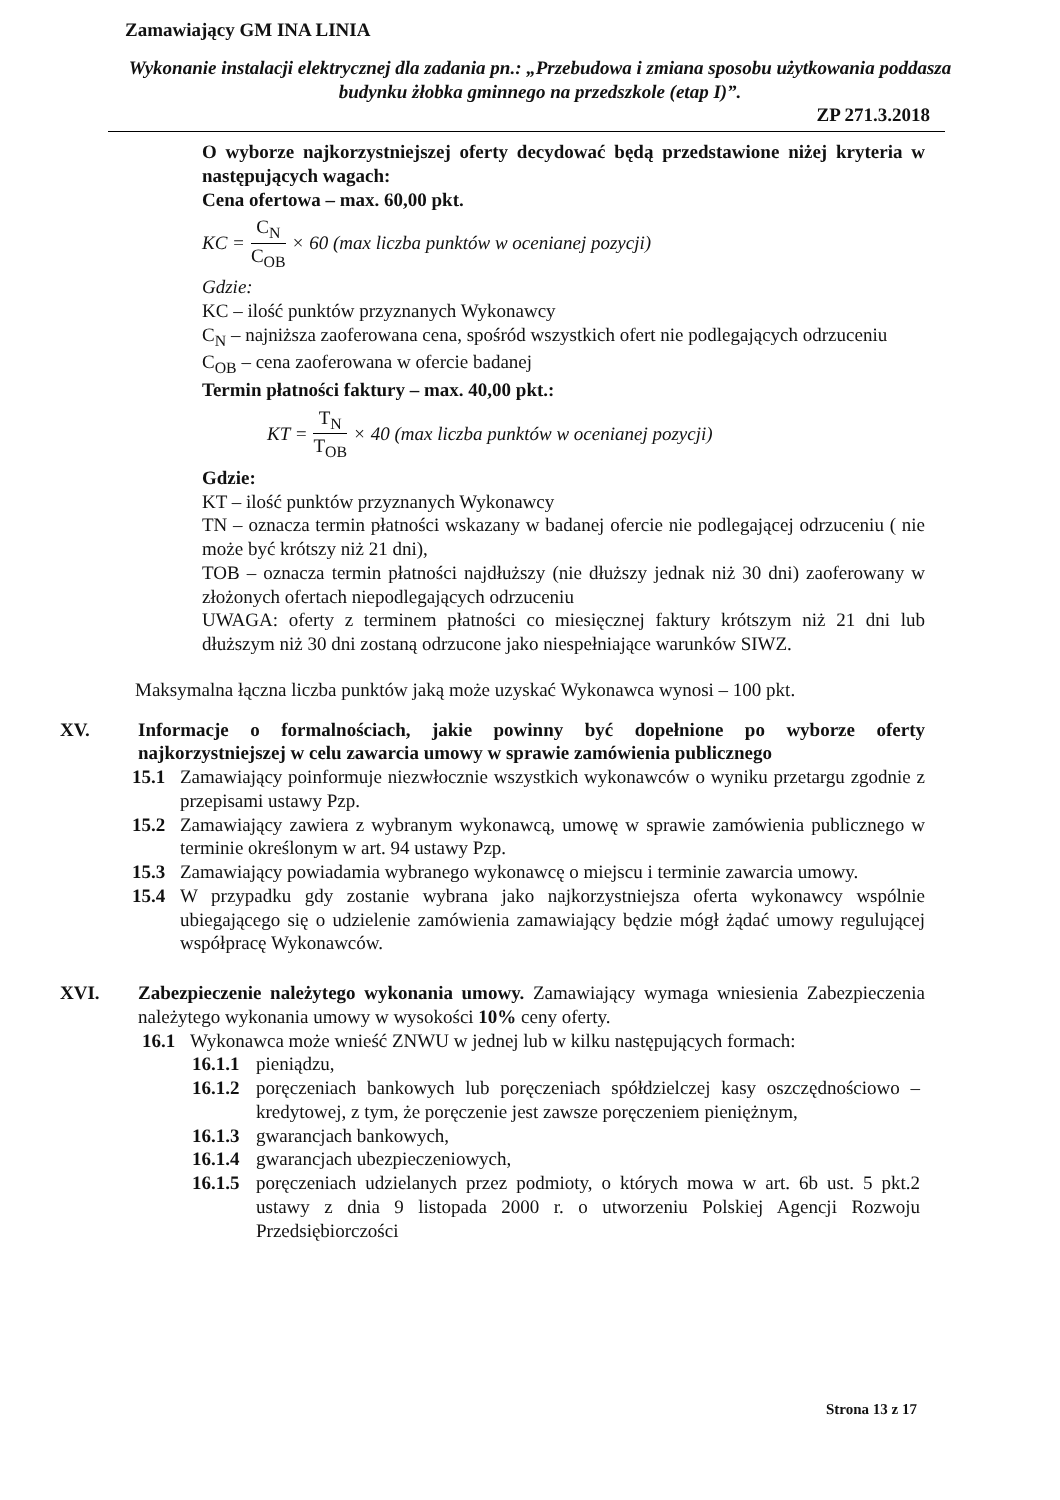Zamawiający GM INA LINIA
Wykonanie instalacji elektrycznej dla zadania pn.: „Przebudowa i zmiana sposobu użytkowania poddasza budynku żłobka gminnego na przedszkole (etap I)”.
ZP 271.3.2018
O wyborze najkorzystniejszej oferty decydować będą przedstawione niżej kryteria w następujących wagach:
Cena ofertowa – max. 60,00 pkt.
KC = C<sub>N</sub> C<sub>OB</sub> × 60 (max liczba punktów w ocenianej pozycji)
Gdzie:
KC – ilość punktów przyznanych Wykonawcy
C<sub>N</sub> – najniższa zaoferowana cena, spośród wszystkich ofert nie podlegających odrzuceniu
C<sub>OB</sub> – cena zaoferowana w ofercie badanej
Termin płatności faktury – max. 40,00 pkt.:
KT = T<sub>N</sub> T<sub>OB</sub> × 40 (max liczba punktów w ocenianej pozycji)
Gdzie:
KT – ilość punktów przyznanych Wykonawcy
TN – oznacza termin płatności wskazany w badanej ofercie nie podlegającej odrzuceniu ( nie może być krótszy niż 21 dni),
TOB – oznacza termin płatności najdłuższy (nie dłuższy jednak niż 30 dni) zaoferowany w złożonych ofertach niepodlegających odrzuceniu
UWAGA: oferty z terminem płatności co miesięcznej faktury krótszym niż 21 dni lub dłuższym niż 30 dni zostaną odrzucone jako niespełniające warunków SIWZ.
Maksymalna łączna liczba punktów jaką może uzyskać Wykonawca wynosi – 100 pkt.
XV. Informacje o formalnościach, jakie powinny być dopełnione po wyborze oferty najkorzystniejszej w celu zawarcia umowy w sprawie zamówienia publicznego
15.1 Zamawiający poinformuje niezwłocznie wszystkich wykonawców o wyniku przetargu zgodnie z przepisami ustawy Pzp.
15.2 Zamawiający zawiera z wybranym wykonawcą, umowę w sprawie zamówienia publicznego w terminie określonym w art. 94 ustawy Pzp.
15.3 Zamawiający powiadamia wybranego wykonawcę o miejscu i terminie zawarcia umowy.
15.4 W przypadku gdy zostanie wybrana jako najkorzystniejsza oferta wykonawcy wspólnie ubiegającego się o udzielenie zamówienia zamawiający będzie mógł żądać umowy regulującej współpracę Wykonawców.
XVI. Zabezpieczenie należytego wykonania umowy. Zamawiający wymaga wniesienia Zabezpieczenia należytego wykonania umowy w wysokości 10% ceny oferty.
16.1 Wykonawca może wnieść ZNWU w jednej lub w kilku następujących formach:
16.1.1
pieniądzu,
16.1.2
poręczeniach bankowych lub poręczeniach spółdzielczej kasy oszczędnościowo – kredytowej, z tym, że poręczenie jest zawsze poręczeniem pieniężnym,
16.1.3
gwarancjach bankowych,
16.1.4
gwarancjach ubezpieczeniowych,
16.1.5
poręczeniach udzielanych przez podmioty, o których mowa w art. 6b ust. 5 pkt.2 ustawy z dnia 9 listopada 2000 r. o utworzeniu Polskiej Agencji Rozwoju Przedsiębiorczości
Strona 13 z 17